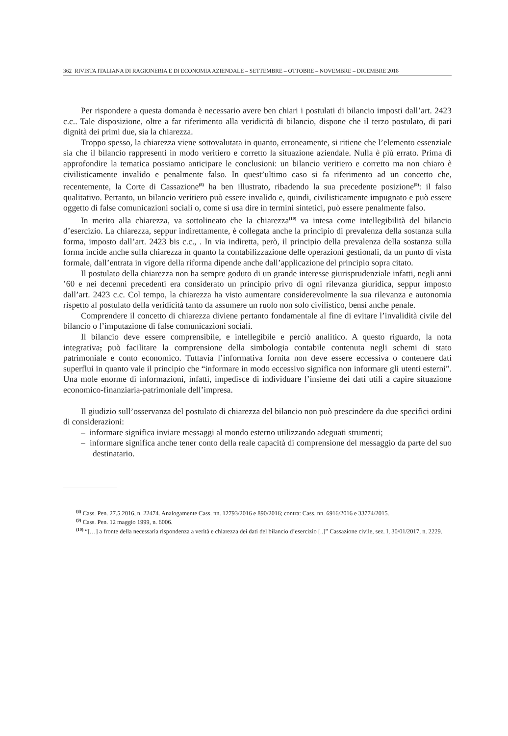362 RIVISTA ITALIANA DI RAGIONERIA E DI ECONOMIA AZIENDALE – SETTEMBRE – OTTOBRE – NOVEMBRE – DICEMBRE 2018
Per rispondere a questa domanda è necessario avere ben chiari i postulati di bilancio imposti dall’art. 2423 c.c.. Tale disposizione, oltre a far riferimento alla veridicità di bilancio, dispone che il terzo postulato, di pari dignità dei primi due, sia la chiarezza.
Troppo spesso, la chiarezza viene sottovalutata in quanto, erroneamente, si ritiene che l’elemento essenziale sia che il bilancio rappresenti in modo veritiero e corretto la situazione aziendale. Nulla è più errato. Prima di approfondire la tematica possiamo anticipare le conclusioni: un bilancio veritiero e corretto ma non chiaro è civilisticamente invalido e penalmente falso. In quest’ultimo caso si fa riferimento ad un concetto che, recentemente, la Corte di Cassazione<sup>(8)</sup> ha ben illustrato, ribadendo la sua precedente posizione<sup>(9)</sup>: il falso qualitativo. Pertanto, un bilancio veritiero può essere invalido e, quindi, civilisticamente impugnato e può essere oggetto di false comunicazioni sociali o, come si usa dire in termini sintetici, può essere penalmente falso.
In merito alla chiarezza, va sottolineato che la chiarezza<sup>(10)</sup> va intesa come intellegibilità del bilancio d’esercizio. La chiarezza, seppur indirettamente, è collegata anche la principio di prevalenza della sostanza sulla forma, imposto dall’art. 2423 bis c.c., . In via indiretta, però, il principio della prevalenza della sostanza sulla forma incide anche sulla chiarezza in quanto la contabilizzazione delle operazioni gestionali, da un punto di vista formale, dall’entrata in vigore della riforma dipende anche dall’applicazione del principio sopra citato.
Il postulato della chiarezza non ha sempre goduto di un grande interesse giurisprudenziale infatti, negli anni ’60 e nei decenni precedenti era considerato un principio privo di ogni rilevanza giuridica, seppur imposto dall’art. 2423 c.c. Col tempo, la chiarezza ha visto aumentare considerevolmente la sua rilevanza e autonomia rispetto al postulato della veridicità tanto da assumere un ruolo non solo civilistico, bensì anche penale.
Comprendere il concetto di chiarezza diviene pertanto fondamentale al fine di evitare l’invalidità civile del bilancio o l’imputazione di false comunicazioni sociali.
Il bilancio deve essere comprensibile, e intellegibile e perciò analitico. A questo riguardo, la nota integrativa, può facilitare la comprensione della simbologia contabile contenuta negli schemi di stato patrimoniale e conto economico. Tuttavia l’informativa fornita non deve essere eccessiva o contenere dati superflui in quanto vale il principio che “informare in modo eccessivo significa non informare gli utenti esterni”. Una mole enorme di informazioni, infatti, impedisce di individuare l’insieme dei dati utili a capire situazione economico-finanziaria-patrimoniale dell’impresa.
Il giudizio sull’osservanza del postulato di chiarezza del bilancio non può prescindere da due specifici ordini di considerazioni:
– informare significa inviare messaggi al mondo esterno utilizzando adeguati strumenti;
– informare significa anche tener conto della reale capacità di comprensione del messaggio da parte del suo destinatario.
<sup>(8)</sup> Cass. Pen. 27.5.2016, n. 22474. Analogamente Cass. nn. 12793/2016 e 890/2016; contra: Cass. nn. 6916/2016 e 33774/2015.
<sup>(9)</sup> Cass. Pen. 12 maggio 1999, n. 6006.
<sup>(10)</sup> “[…] a fronte della necessaria rispondenza a verità e chiarezza dei dati del bilancio d’esercizio [..]” Cassazione civile, sez. I, 30/01/2017, n. 2229.